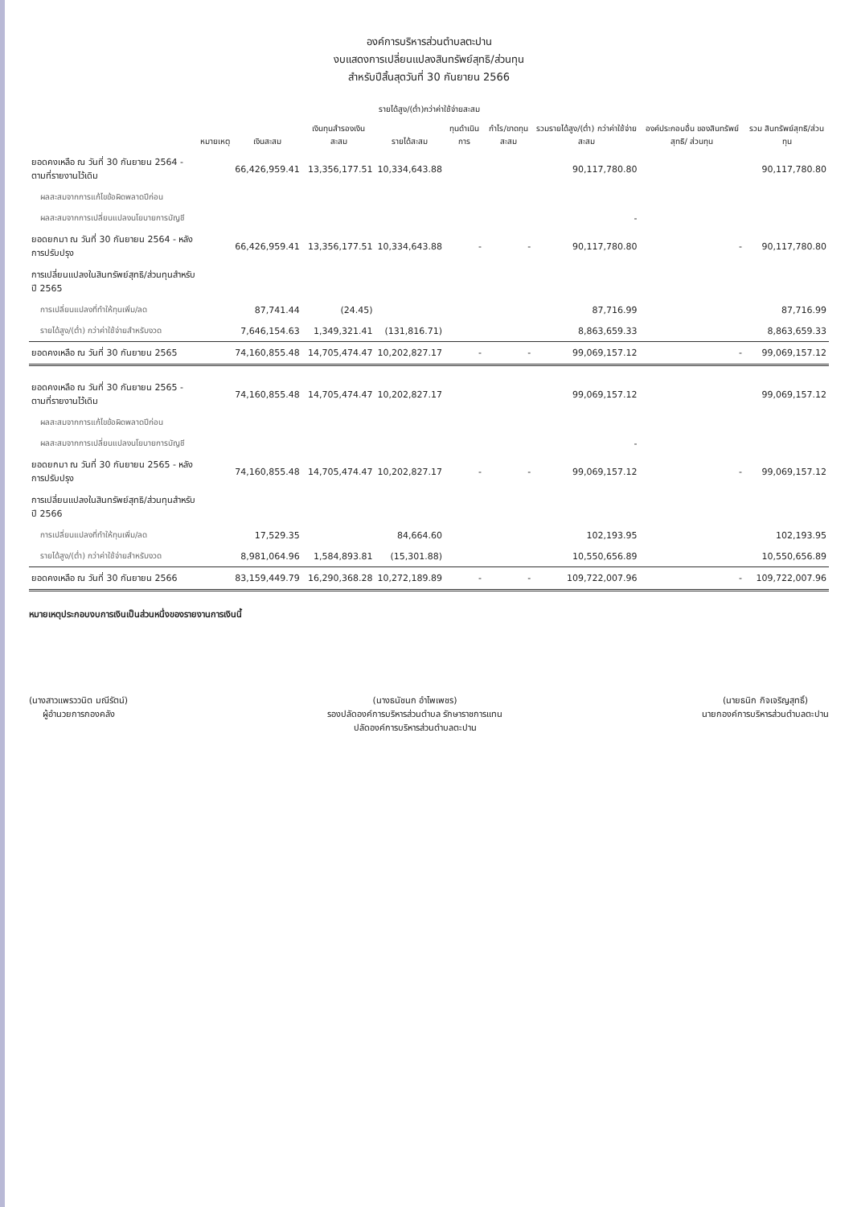องค์การบริหารส่วนตำบลตะปาน
งบแสดงการเปลี่ยนแปลงสินทรัพย์สุทธิ/ส่วนทุน
สำหรับปีสิ้นสุดวันที่ 30 กันยายน 2566
| | หมายเหตุ | เงินสะสม | เงินทุนสำรองเงินสะสม | รายได้สูง/(ต่ำ)กว่าค่าใช้จ่ายสะสม | | กำไร/ขาดทุนสะสม | รวมรายได้สูง/(ต่ำ) กว่าค่าใช้จ่ายสะสม | องค์ประกอบอื่น ของสินทรัพย์สุทธิ/ ส่วนทุน | รวม สินทรัพย์สุทธิ/ส่วนทุน |
| --- | --- | --- | --- | --- | --- | --- | --- | --- | --- |
| | | | | รายได้สะสม | ทุนดำเนินการ | | | | |
| ยอดคงเหลือ ณ วันที่ 30 กันยายน 2564 - ตามที่รายงานไว้เดิม | | 66,426,959.41 | 13,356,177.51 | 10,334,643.88 | | | 90,117,780.80 | | 90,117,780.80 |
| ผลสะสมจากการแก้ไขข้อผิดพลาดปีก่อน | | | | | | | | | |
| ผลสะสมจากการเปลี่ยนแปลงนโยบายการบัญชี | | | | | | | - | | |
| ยอดยกมา ณ วันที่ 30 กันยายน 2564 - หลังการปรับปรุง | | 66,426,959.41 | 13,356,177.51 | 10,334,643.88 | - | - | 90,117,780.80 | - | 90,117,780.80 |
| การเปลี่ยนแปลงในสินทรัพย์สุทธิ/ส่วนทุนสำหรับปี 2565 | | | | | | | | | |
| การเปลี่ยนแปลงที่ทำให้ทุนเพิ่ม/ลด | | 87,741.44 | (24.45) | | | | 87,716.99 | | 87,716.99 |
| รายได้สูง/(ต่ำ) กว่าค่าใช้จ่ายสำหรับงวด | | 7,646,154.63 | 1,349,321.41 | (131,816.71) | | | 8,863,659.33 | | 8,863,659.33 |
| ยอดคงเหลือ ณ วันที่ 30 กันยายน 2565 | | 74,160,855.48 | 14,705,474.47 | 10,202,827.17 | - | - | 99,069,157.12 | - | 99,069,157.12 |
| ยอดคงเหลือ ณ วันที่ 30 กันยายน 2565 - ตามที่รายงานไว้เดิม | | 74,160,855.48 | 14,705,474.47 | 10,202,827.17 | | | 99,069,157.12 | | 99,069,157.12 |
| ผลสะสมจากการแก้ไขข้อผิดพลาดปีก่อน | | | | | | | | | |
| ผลสะสมจากการเปลี่ยนแปลงนโยบายการบัญชี | | | | | | | - | | |
| ยอดยกมา ณ วันที่ 30 กันยายน 2565 - หลังการปรับปรุง | | 74,160,855.48 | 14,705,474.47 | 10,202,827.17 | - | - | 99,069,157.12 | - | 99,069,157.12 |
| การเปลี่ยนแปลงในสินทรัพย์สุทธิ/ส่วนทุนสำหรับปี 2566 | | | | | | | | | |
| การเปลี่ยนแปลงที่ทำให้ทุนเพิ่ม/ลด | | 17,529.35 | | 84,664.60 | | | 102,193.95 | | 102,193.95 |
| รายได้สูง/(ต่ำ) กว่าค่าใช้จ่ายสำหรับงวด | | 8,981,064.96 | 1,584,893.81 | (15,301.88) | | | 10,550,656.89 | | 10,550,656.89 |
| ยอดคงเหลือ ณ วันที่ 30 กันยายน 2566 | | 83,159,449.79 | 16,290,368.28 | 10,272,189.89 | - | - | 109,722,007.96 | - | 109,722,007.96 |
หมายเหตุประกอบงบการเงินเป็นส่วนหนึ่งของรายงานการเงินนี้
(นางสาวแพรววนิต มณีรัตน์)
ผู้อำนวยการกองคลัง
(นางธนัชนก อำไพเพชร)
รองปลัดองค์การบริหารส่วนตำบล รักษาราชการแทน
ปลัดองค์การบริหารส่วนตำบลตะปาน
(นายธนิก กิจเจริญสุทธิ์)
นายกองค์การบริหารส่วนตำบลตะปาน